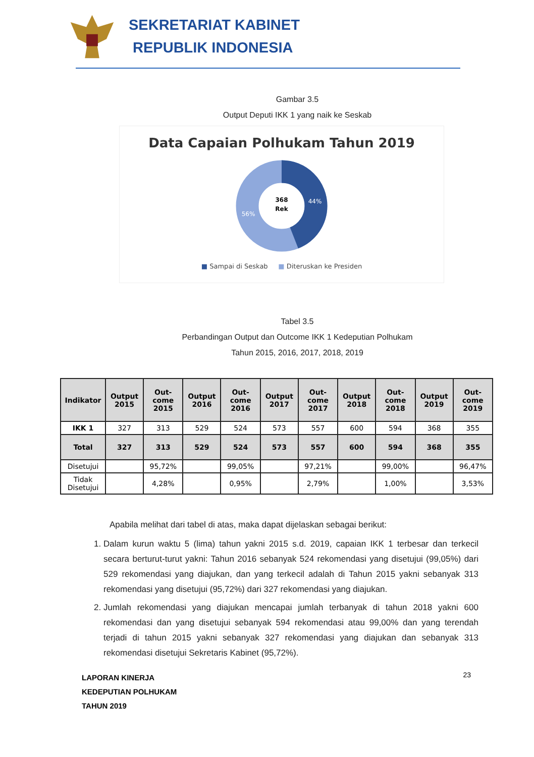SEKRETARIAT KABINET
REPUBLIK INDONESIA
Gambar 3.5
Output Deputi IKK 1 yang naik ke Seskab
Data Capaian Polhukam Tahun 2019
368
Rek
44%
56%
■ Sampai di Seskab ■ Diteruskan ke Presiden
Tabel 3.5
Perbandingan Output dan Outcome IKK 1 Kedeputian Polhukam
Tahun 2015, 2016, 2017, 2018, 2019
| Indikator | Output 2015 | Out-come 2015 | Output 2016 | Out-come 2016 | Output 2017 | Out-come 2017 | Output 2018 | Out-come 2018 | Output 2019 | Out-come 2019 |
| --- | --- | --- | --- | --- | --- | --- | --- | --- | --- | --- |
| IKK 1 | 327 | 313 | 529 | 524 | 573 | 557 | 600 | 594 | 368 | 355 |
| Total | 327 | 313 | 529 | 524 | 573 | 557 | 600 | 594 | 368 | 355 |
| Disetujui | | 95,72% | | 99,05% | | 97,21% | | 99,00% | | 96,47% |
| Tidak Disetujui | | 4,28% | | 0,95% | | 2,79% | | 1,00% | | 3,53% |
Apabila melihat dari tabel di atas, maka dapat dijelaskan sebagai berikut:
1. Dalam kurun waktu 5 (lima) tahun yakni 2015 s.d. 2019, capaian IKK 1 terbesar dan terkecil secara berturut-turut yakni: Tahun 2016 sebanyak 524 rekomendasi yang disetujui (99,05%) dari 529 rekomendasi yang diajukan, dan yang terkecil adalah di Tahun 2015 yakni sebanyak 313 rekomendasi yang disetujui (95,72%) dari 327 rekomendasi yang diajukan.
2. Jumlah rekomendasi yang diajukan mencapai jumlah terbanyak di tahun 2018 yakni 600 rekomendasi dan yang disetujui sebanyak 594 rekomendasi atau 99,00% dan yang terendah terjadi di tahun 2015 yakni sebanyak 327 rekomendasi yang diajukan dan sebanyak 313 rekomendasi disetujui Sekretaris Kabinet (95,72%).
LAPORAN KINERJA
KEDEPUTIAN POLHUKAM
TAHUN 2019
23